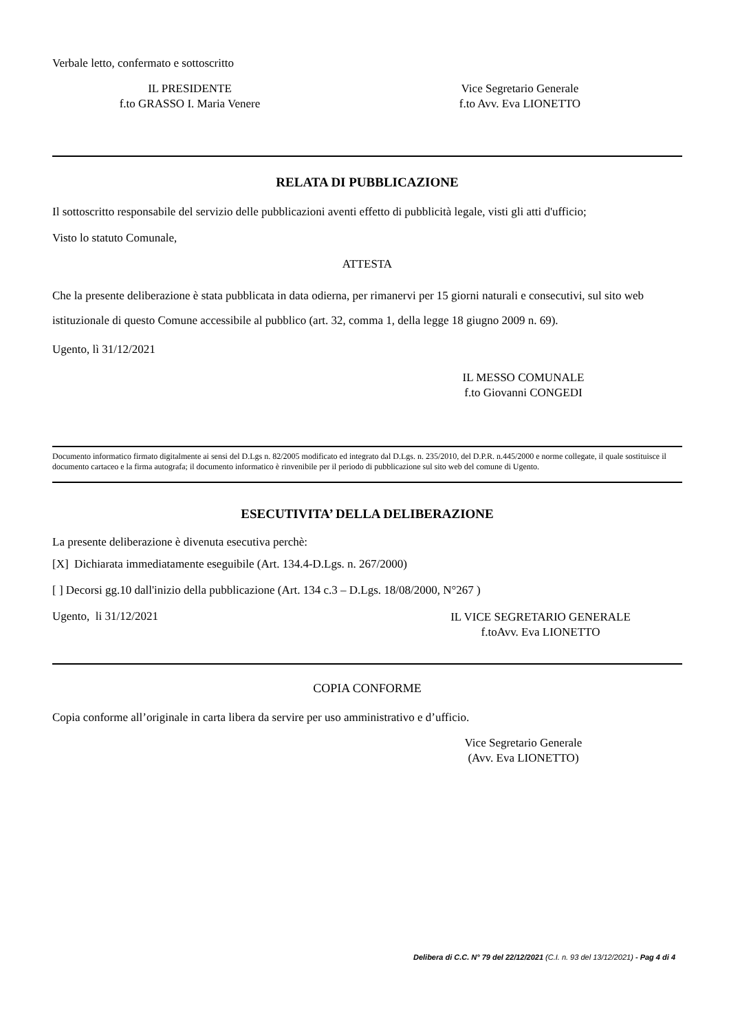Verbale letto, confermato e sottoscritto
IL PRESIDENTE
f.to GRASSO I. Maria Venere
Vice Segretario Generale
f.to Avv. Eva LIONETTO
RELATA DI PUBBLICAZIONE
Il sottoscritto responsabile del servizio delle pubblicazioni aventi effetto di pubblicità legale, visti gli atti d'ufficio;
Visto lo statuto Comunale,
ATTESTA
Che la presente deliberazione è stata pubblicata in data odierna, per rimanervi per 15 giorni naturali e consecutivi, sul sito web istituzionale di questo Comune accessibile al pubblico (art. 32, comma 1, della legge 18 giugno 2009 n. 69).
Ugento, lì 31/12/2021
IL MESSO COMUNALE
f.to Giovanni CONGEDI
Documento informatico firmato digitalmente ai sensi del D.Lgs n. 82/2005 modificato ed integrato dal D.Lgs. n. 235/2010, del D.P.R. n.445/2000 e norme collegate, il quale sostituisce il documento cartaceo e la firma autografa; il documento informatico è rinvenibile per il periodo di pubblicazione sul sito web del comune di Ugento.
ESECUTIVITA’ DELLA DELIBERAZIONE
La presente deliberazione è divenuta esecutiva perchè:
[X] Dichiarata immediatamente eseguibile (Art. 134.4-D.Lgs. n. 267/2000)
[ ] Decorsi gg.10 dall'inizio della pubblicazione (Art. 134 c.3 – D.Lgs. 18/08/2000, N°267 )
Ugento, li 31/12/2021
IL VICE SEGRETARIO GENERALE
f.toAvv. Eva LIONETTO
COPIA CONFORME
Copia conforme all’originale in carta libera da servire per uso amministrativo e d’ufficio.
Vice Segretario Generale
(Avv. Eva LIONETTO)
Delibera di C.C. N° 79 del 22/12/2021 (C.I. n. 93 del 13/12/2021) - Pag 4 di 4